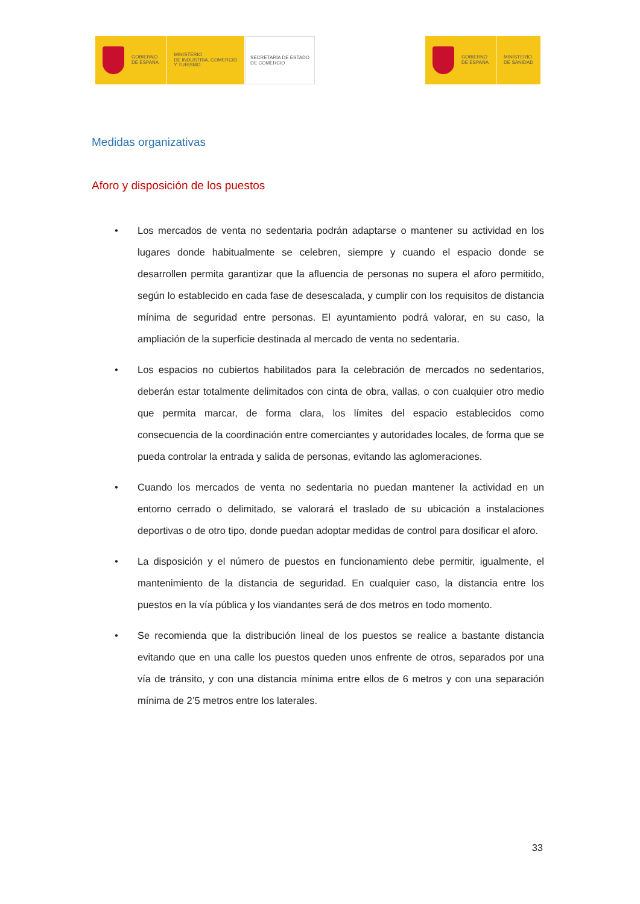GOBIERNO
DE ESPAÑA
MINISTERIO
DE INDUSTRIA, COMERCIO
Y TURISMO
SECRETARÍA DE ESTADO
DE COMERCIO
GOBIERNO
DE ESPAÑA
MINISTERIO
DE SANIDAD
Medidas organizativas
Aforo y disposición de los puestos
• Los mercados de venta no sedentaria podrán adaptarse o mantener su actividad en los lugares donde habitualmente se celebren, siempre y cuando el espacio donde se desarrollen permita garantizar que la afluencia de personas no supera el aforo permitido, según lo establecido en cada fase de desescalada, y cumplir con los requisitos de distancia mínima de seguridad entre personas. El ayuntamiento podrá valorar, en su caso, la ampliación de la superficie destinada al mercado de venta no sedentaria.
• Los espacios no cubiertos habilitados para la celebración de mercados no sedentarios, deberán estar totalmente delimitados con cinta de obra, vallas, o con cualquier otro medio que permita marcar, de forma clara, los límites del espacio establecidos como consecuencia de la coordinación entre comerciantes y autoridades locales, de forma que se pueda controlar la entrada y salida de personas, evitando las aglomeraciones.
• Cuando los mercados de venta no sedentaria no puedan mantener la actividad en un entorno cerrado o delimitado, se valorará el traslado de su ubicación a instalaciones deportivas o de otro tipo, donde puedan adoptar medidas de control para dosificar el aforo.
• La disposición y el número de puestos en funcionamiento debe permitir, igualmente, el mantenimiento de la distancia de seguridad. En cualquier caso, la distancia entre los puestos en la vía pública y los viandantes será de dos metros en todo momento.
• Se recomienda que la distribución lineal de los puestos se realice a bastante distancia evitando que en una calle los puestos queden unos enfrente de otros, separados por una vía de tránsito, y con una distancia mínima entre ellos de 6 metros y con una separación mínima de 2’5 metros entre los laterales.
33